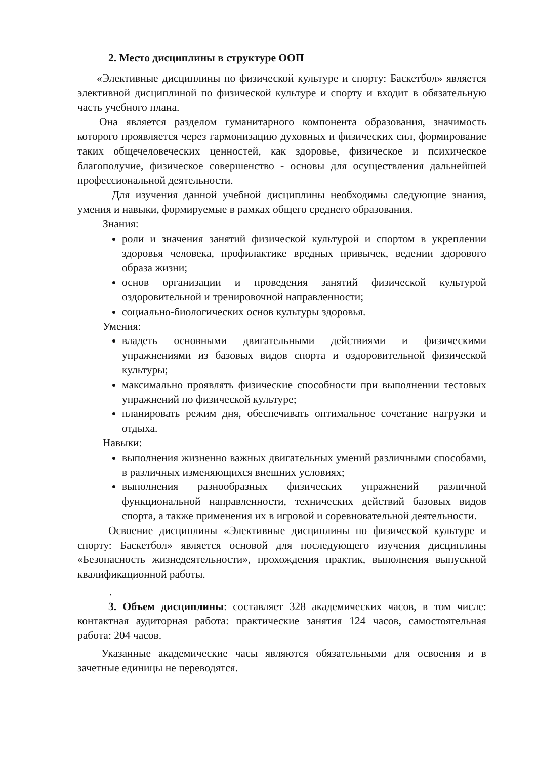2. Место дисциплины в структуре ООП
«Элективные дисциплины по физической культуре и спорту: Баскетбол» является элективной дисциплиной по физической культуре и спорту и входит в обязательную часть учебного плана.
Она является разделом гуманитарного компонента образования, значимость которого проявляется через гармонизацию духовных и физических сил, формирование таких общечеловеческих ценностей, как здоровье, физическое и психическое благополучие, физическое совершенство - основы для осуществления дальнейшей профессиональной деятельности.
Для изучения данной учебной дисциплины необходимы следующие знания, умения и навыки, формируемые в рамках общего среднего образования.
Знания:
роли и значения занятий физической культурой и спортом в укреплении здоровья человека, профилактике вредных привычек, ведении здорового образа жизни;
основ организации и проведения занятий физической культурой оздоровительной и тренировочной направленности;
социально-биологических основ культуры здоровья.
Умения:
владеть основными двигательными действиями и физическими упражнениями из базовых видов спорта и оздоровительной физической культуры;
максимально проявлять физические способности при выполнении тестовых упражнений по физической культуре;
планировать режим дня, обеспечивать оптимальное сочетание нагрузки и отдыха.
Навыки:
выполнения жизненно важных двигательных умений различными способами, в различных изменяющихся внешних условиях;
выполнения разнообразных физических упражнений различной функциональной направленности, технических действий базовых видов спорта, а также применения их в игровой и соревновательной деятельности.
Освоение дисциплины «Элективные дисциплины по физической культуре и спорту: Баскетбол» является основой для последующего изучения дисциплины «Безопасность жизнедеятельности», прохождения практик, выполнения выпускной квалификационной работы.
.
3. Объем дисциплины: составляет 328 академических часов, в том числе: контактная аудиторная работа: практические занятия 124 часов, самостоятельная работа: 204 часов.
Указанные академические часы являются обязательными для освоения и в зачетные единицы не переводятся.